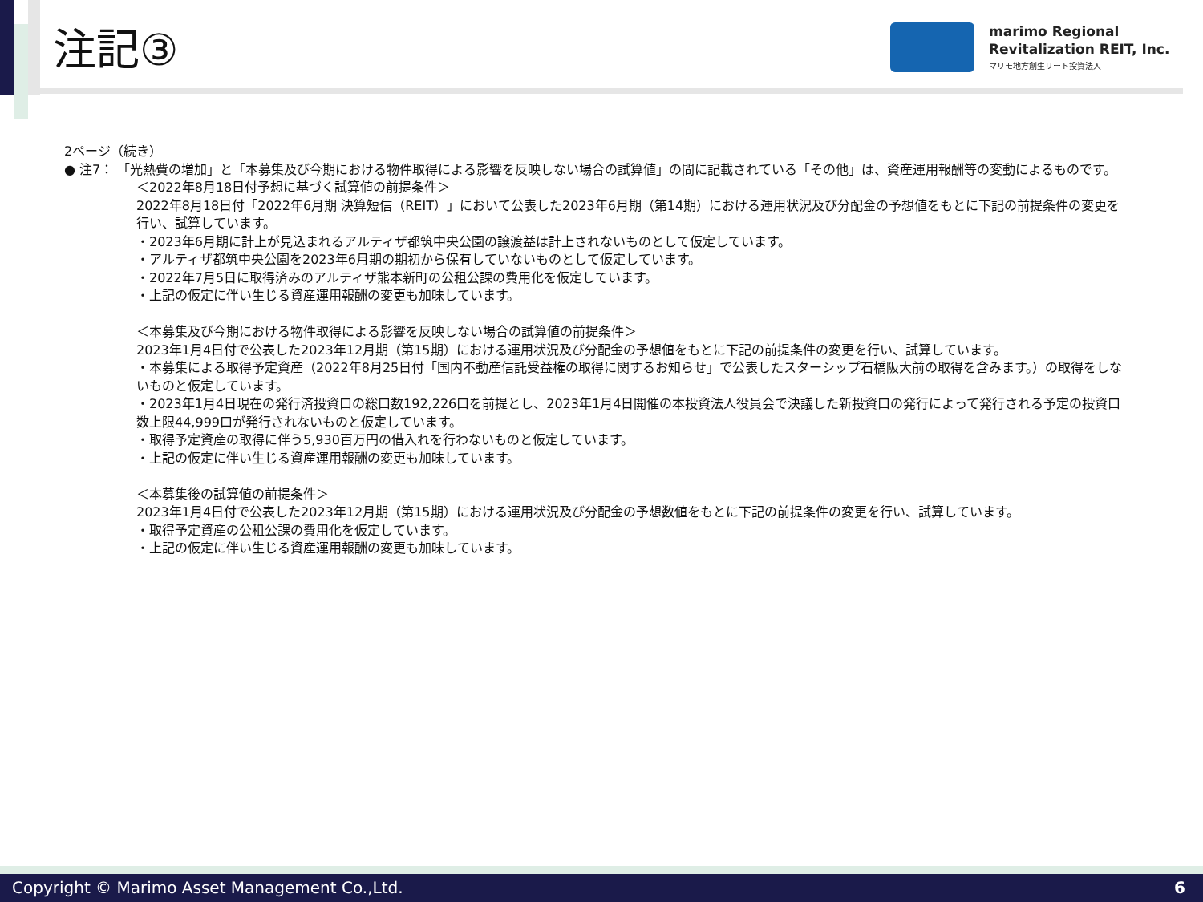注記③
marimo Regional
Revitalization REIT, Inc.
マリモ地方創生リート投資法人
2ページ（続き）
● 注7： 「光熱費の増加」と「本募集及び今期における物件取得による影響を反映しない場合の試算値」の間に記載されている「その他」は、資産運用報酬等の変動によるものです。
＜2022年8月18日付予想に基づく試算値の前提条件＞
2022年8月18日付「2022年6月期 決算短信（REIT）」において公表した2023年6月期（第14期）における運用状況及び分配金の予想値をもとに下記の前提条件の変更を行い、試算しています。
・2023年6月期に計上が見込まれるアルティザ都筑中央公園の譲渡益は計上されないものとして仮定しています。
・アルティザ都筑中央公園を2023年6月期の期初から保有していないものとして仮定しています。
・2022年7月5日に取得済みのアルティザ熊本新町の公租公課の費用化を仮定しています。
・上記の仮定に伴い生じる資産運用報酬の変更も加味しています。
＜本募集及び今期における物件取得による影響を反映しない場合の試算値の前提条件＞
2023年1月4日付で公表した2023年12月期（第15期）における運用状況及び分配金の予想値をもとに下記の前提条件の変更を行い、試算しています。
・本募集による取得予定資産（2022年8月25日付「国内不動産信託受益権の取得に関するお知らせ」で公表したスターシップ石橋阪大前の取得を含みます。）の取得をしないものと仮定しています。
・2023年1月4日現在の発行済投資口の総口数192,226口を前提とし、2023年1月4日開催の本投資法人役員会で決議した新投資口の発行によって発行される予定の投資口数上限44,999口が発行されないものと仮定しています。
・取得予定資産の取得に伴う5,930百万円の借入れを行わないものと仮定しています。
・上記の仮定に伴い生じる資産運用報酬の変更も加味しています。
＜本募集後の試算値の前提条件＞
2023年1月4日付で公表した2023年12月期（第15期）における運用状況及び分配金の予想数値をもとに下記の前提条件の変更を行い、試算しています。
・取得予定資産の公租公課の費用化を仮定しています。
・上記の仮定に伴い生じる資産運用報酬の変更も加味しています。
Copyright © Marimo Asset Management Co.,Ltd. 6